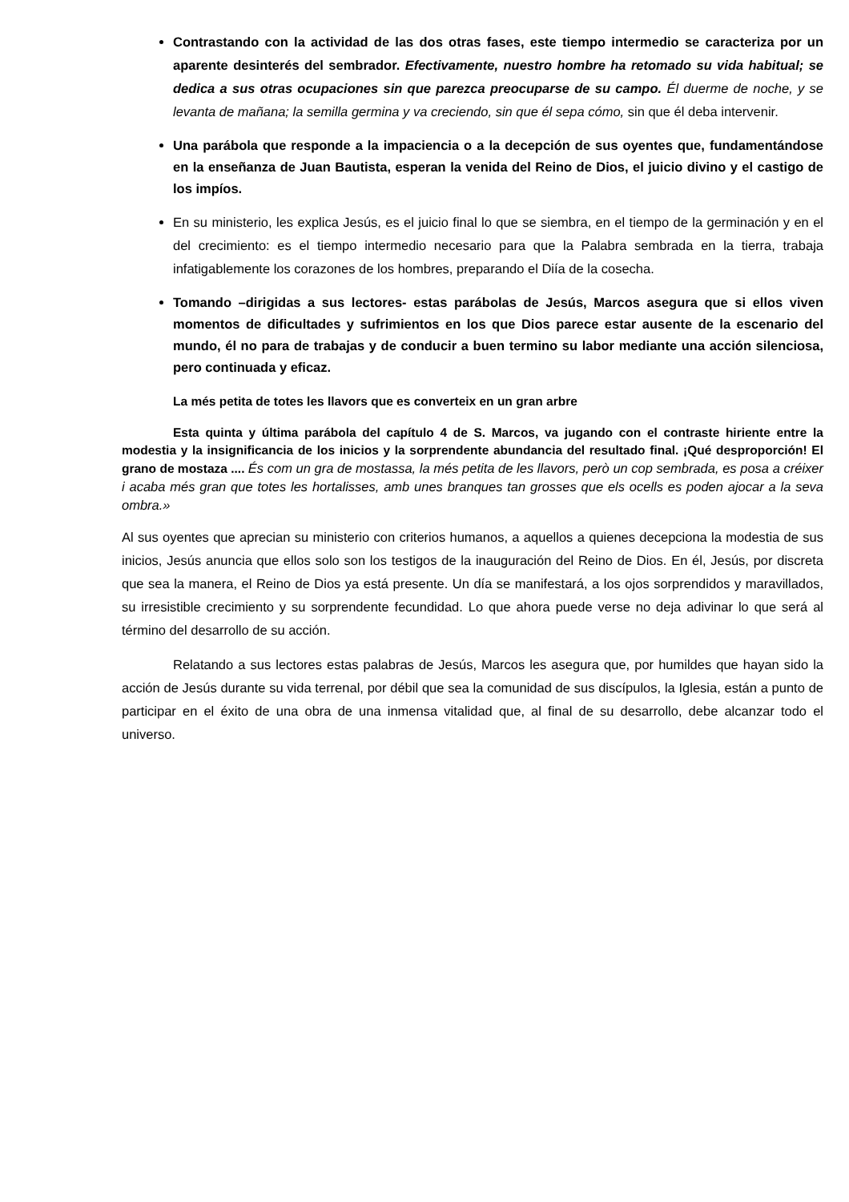Contrastando con la actividad de las dos otras fases, este tiempo intermedio se caracteriza por un aparente desinterés del sembrador. Efectivamente, nuestro hombre ha retomado su vida habitual; se dedica a sus otras ocupaciones sin que parezca preocuparse de su campo. Él duerme de noche, y se levanta de mañana; la semilla germina y va creciendo, sin que él sepa cómo, sin que él deba intervenir.
Una parábola que responde a la impaciencia o a la decepción de sus oyentes que, fundamentándose en la enseñanza de Juan Bautista, esperan la venida del Reino de Dios, el juicio divino y el castigo de los impíos.
En su ministerio, les explica Jesús, es el juicio final lo que se siembra, en el tiempo de la germinación y en el del crecimiento: es el tiempo intermedio necesario para que la Palabra sembrada en la tierra, trabaja infatigablemente los corazones de los hombres, preparando el Diía de la cosecha.
Tomando –dirigidas a sus lectores- estas parábolas de Jesús, Marcos asegura que si ellos viven momentos de dificultades y sufrimientos en los que Dios parece estar ausente de la escenario del mundo, él no para de trabajas y de conducir a buen termino su labor mediante una acción silenciosa, pero continuada y eficaz.
La més petita de totes les llavors que es converteix en un gran arbre
Esta quinta y última parábola del capítulo 4 de S. Marcos, va jugando con el contraste hiriente entre la modestia y la insignificancia de los inicios y la sorprendente abundancia del resultado final. ¡Qué desproporción! El grano de mostaza .... És com un gra de mostassa, la més petita de les llavors, però un cop sembrada, es posa a créixer i acaba més gran que totes les hortalisses, amb unes branques tan grosses que els ocells es poden ajocar a la seva ombra.»
Al sus oyentes que aprecian su ministerio con criterios humanos, a aquellos a quienes decepciona la modestia de sus inicios, Jesús anuncia que ellos solo son los testigos de la inauguración del Reino de Dios. En él, Jesús, por discreta que sea la manera, el Reino de Dios ya está presente. Un día se manifestará, a los ojos sorprendidos y maravillados, su irresistible crecimiento y su sorprendente fecundidad. Lo que ahora puede verse no deja adivinar lo que será al término del desarrollo de su acción.
Relatando a sus lectores estas palabras de Jesús, Marcos les asegura que, por humildes que hayan sido la acción de Jesús durante su vida terrenal, por débil que sea la comunidad de sus discípulos, la Iglesia, están a punto de participar en el éxito de una obra de una inmensa vitalidad que, al final de su desarrollo, debe alcanzar todo el universo.